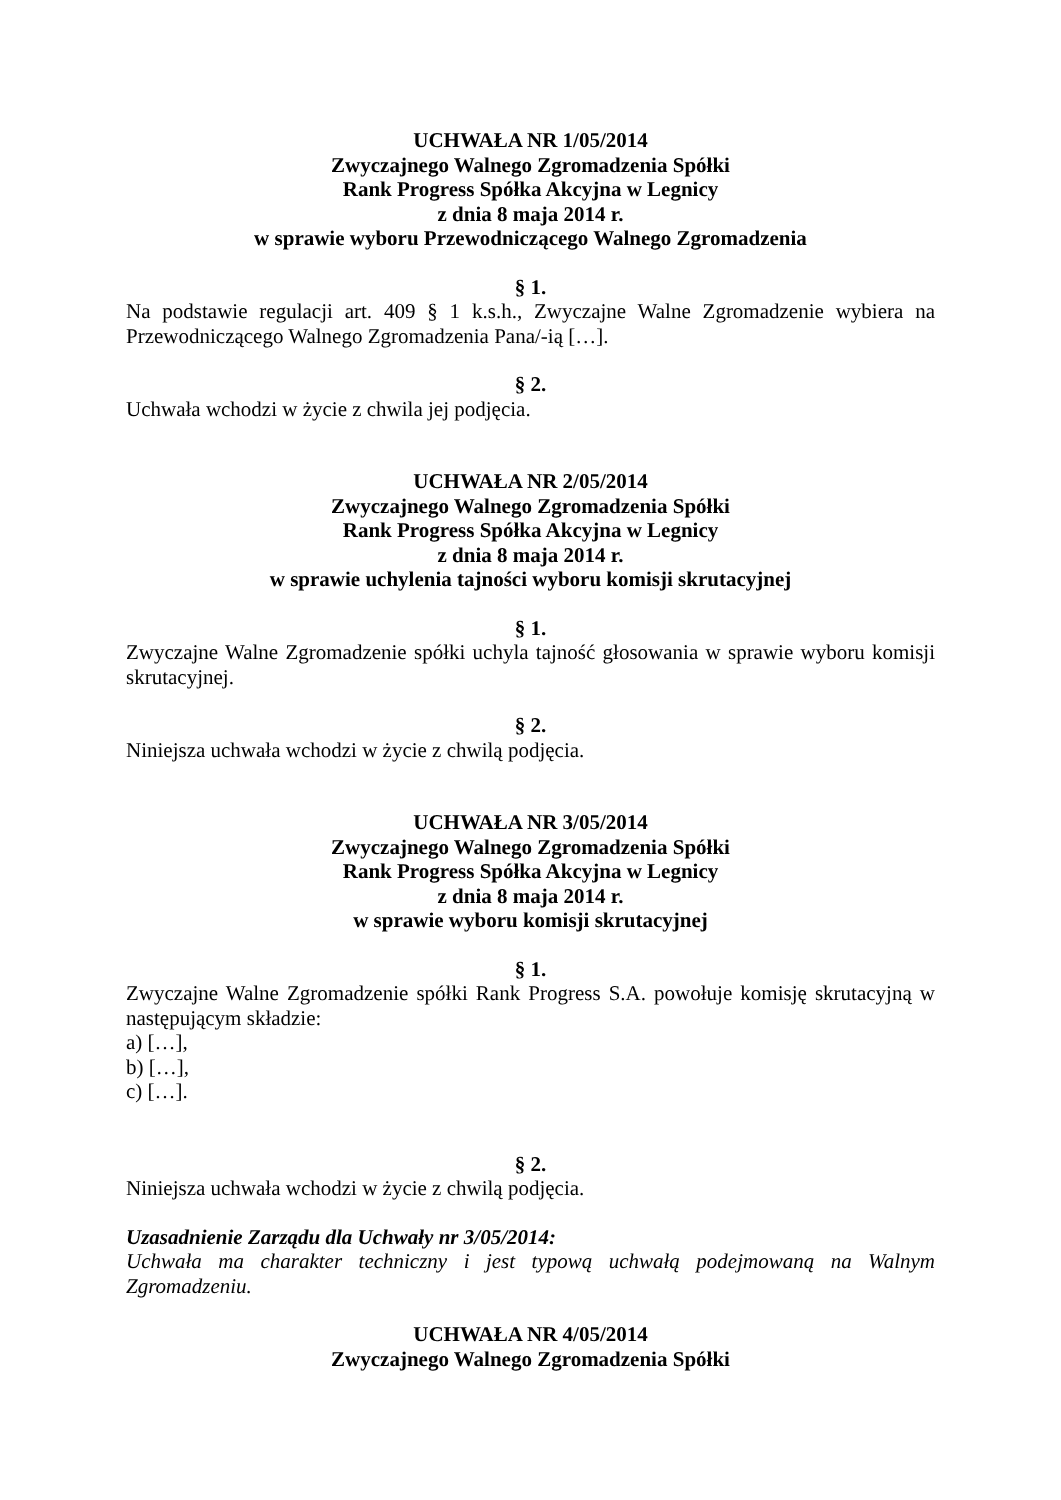UCHWAŁA NR 1/05/2014
Zwyczajnego Walnego Zgromadzenia Spółki
Rank Progress Spółka Akcyjna w Legnicy
z dnia 8 maja 2014 r.
w sprawie wyboru Przewodniczącego Walnego Zgromadzenia
§ 1.
Na podstawie regulacji art. 409 § 1 k.s.h., Zwyczajne Walne Zgromadzenie wybiera na Przewodniczącego Walnego Zgromadzenia Pana/-ią […].
§ 2.
Uchwała wchodzi w życie z chwila jej podjęcia.
UCHWAŁA NR 2/05/2014
Zwyczajnego Walnego Zgromadzenia Spółki
Rank Progress Spółka Akcyjna w Legnicy
z dnia 8 maja 2014 r.
w sprawie uchylenia tajności wyboru komisji skrutacyjnej
§ 1.
Zwyczajne Walne Zgromadzenie spółki uchyla tajność głosowania w sprawie wyboru komisji skrutacyjnej.
§ 2.
Niniejsza uchwała wchodzi w życie z chwilą podjęcia.
UCHWAŁA NR 3/05/2014
Zwyczajnego Walnego Zgromadzenia Spółki
Rank Progress Spółka Akcyjna w Legnicy
z dnia 8 maja 2014 r.
w sprawie wyboru komisji skrutacyjnej
§ 1.
Zwyczajne Walne Zgromadzenie spółki Rank Progress S.A. powołuje komisję skrutacyjną w następującym składzie:
a) […],
b) […],
c) […].
§ 2.
Niniejsza uchwała wchodzi w życie z chwilą podjęcia.
Uzasadnienie Zarządu dla Uchwały nr 3/05/2014:
Uchwała ma charakter techniczny i jest typową uchwałą podejmowaną na Walnym Zgromadzeniu.
UCHWAŁA NR 4/05/2014
Zwyczajnego Walnego Zgromadzenia Spółki